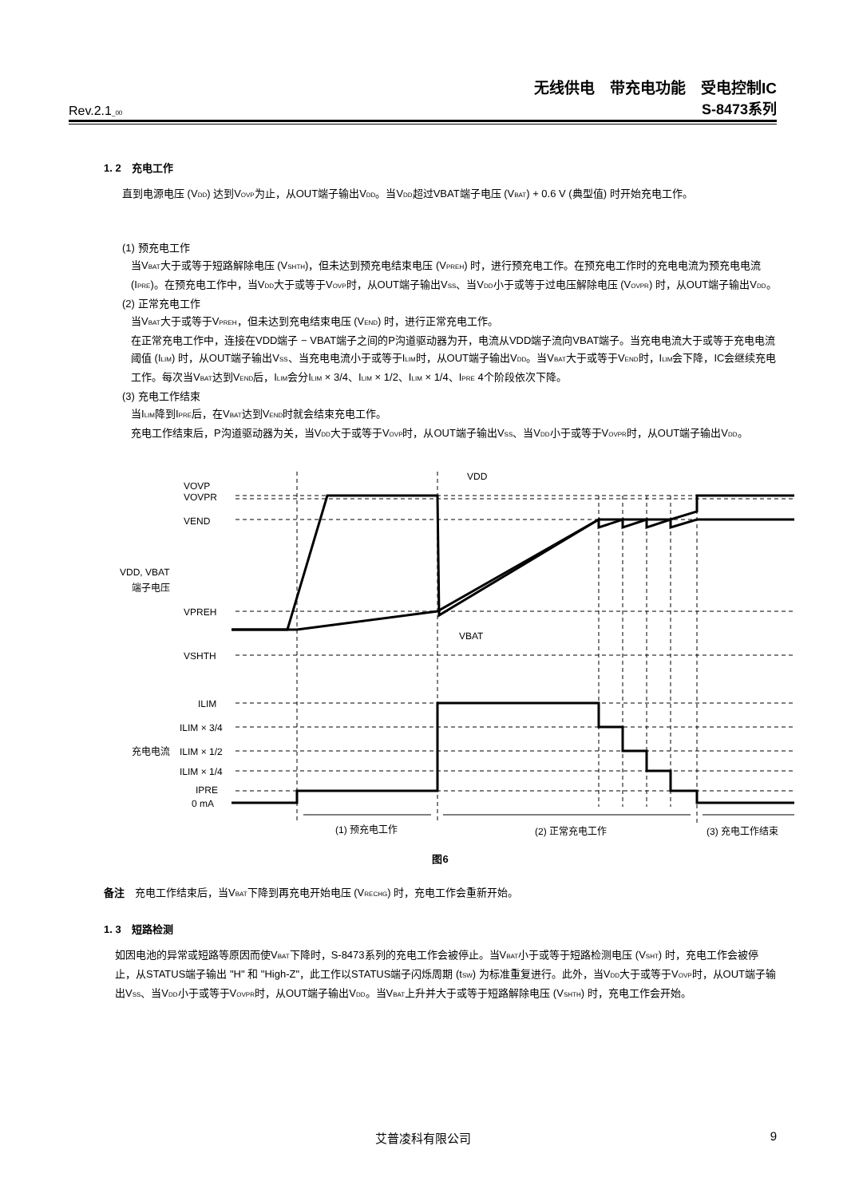无线供电　带充电功能　受电控制IC
Rev.2.1<sub>_00</sub> S-8473系列
1. 2　充电工作
直到电源电压 (V<sub>DD</sub>) 达到V<sub>OVP</sub>为止，从OUT端子输出V<sub>DD</sub>。当V<sub>DD</sub>超过VBAT端子电压 (V<sub>BAT</sub>) + 0.6 V (典型值) 时开始充电工作。
(1) 预充电工作
当V<sub>BAT</sub>大于或等于短路解除电压 (V<sub>SHTH</sub>)，但未达到预充电结束电压 (V<sub>PREH</sub>) 时，进行预充电工作。在预充电工作时的充电电流为预充电电流 (I<sub>PRE</sub>)。在预充电工作中，当V<sub>DD</sub>大于或等于V<sub>OVP</sub>时，从OUT端子输出V<sub>SS</sub>、当V<sub>DD</sub>小于或等于过电压解除电压 (V<sub>OVPR</sub>) 时，从OUT端子输出V<sub>DD</sub>。
(2) 正常充电工作
当V<sub>BAT</sub>大于或等于V<sub>PREH</sub>，但未达到充电结束电压 (V<sub>END</sub>) 时，进行正常充电工作。
在正常充电工作中，连接在VDD端子 − VBAT端子之间的P沟道驱动器为开，电流从VDD端子流向VBAT端子。当充电电流大于或等于充电电流阈值 (I<sub>LIM</sub>) 时，从OUT端子输出V<sub>SS</sub>、当充电电流小于或等于I<sub>LIM</sub>时，从OUT端子输出V<sub>DD</sub>。当V<sub>BAT</sub>大于或等于V<sub>END</sub>时，I<sub>LIM</sub>会下降，IC会继续充电工作。每次当V<sub>BAT</sub>达到V<sub>END</sub>后，I<sub>LIM</sub>会分I<sub>LIM</sub> × 3/4、I<sub>LIM</sub> × 1/2、I<sub>LIM</sub> × 1/4、I<sub>PRE</sub> 4个阶段依次下降。
(3) 充电工作结束
当I<sub>LIM</sub>降到I<sub>PRE</sub>后，在V<sub>BAT</sub>达到V<sub>END</sub>时就会结束充电工作。
充电工作结束后，P沟道驱动器为关，当V<sub>DD</sub>大于或等于V<sub>OVP</sub>时，从OUT端子输出V<sub>SS</sub>、当V<sub>DD</sub>小于或等于V<sub>OVPR</sub>时，从OUT端子输出V<sub>DD</sub>。
VOVP
VOVPR
VEND
VPREH
VSHTH
VDD, VBAT
端子电压
充电电流
ILIM
ILIM × 3/4
ILIM × 1/2
ILIM × 1/4
IPRE
0 mA
VDD
VBAT
(1) 预充电工作
(2) 正常充电工作
(3) 充电工作结束
图6
备注　充电工作结束后，当V<sub>BAT</sub>下降到再充电开始电压 (V<sub>RECHG</sub>) 时，充电工作会重新开始。
1. 3　短路检测
如因电池的异常或短路等原因而使V<sub>BAT</sub>下降时，S-8473系列的充电工作会被停止。当V<sub>BAT</sub>小于或等于短路检测电压 (V<sub>SHT</sub>) 时，充电工作会被停止，从STATUS端子输出 "H" 和 "High-Z"，此工作以STATUS端子闪烁周期 (t<sub>SW</sub>) 为标准重复进行。此外，当V<sub>DD</sub>大于或等于V<sub>OVP</sub>时，从OUT端子输出V<sub>SS</sub>、当V<sub>DD</sub>小于或等于V<sub>OVPR</sub>时，从OUT端子输出V<sub>DD</sub>。当V<sub>BAT</sub>上升并大于或等于短路解除电压 (V<sub>SHTH</sub>) 时，充电工作会开始。
艾普凌科有限公司 9